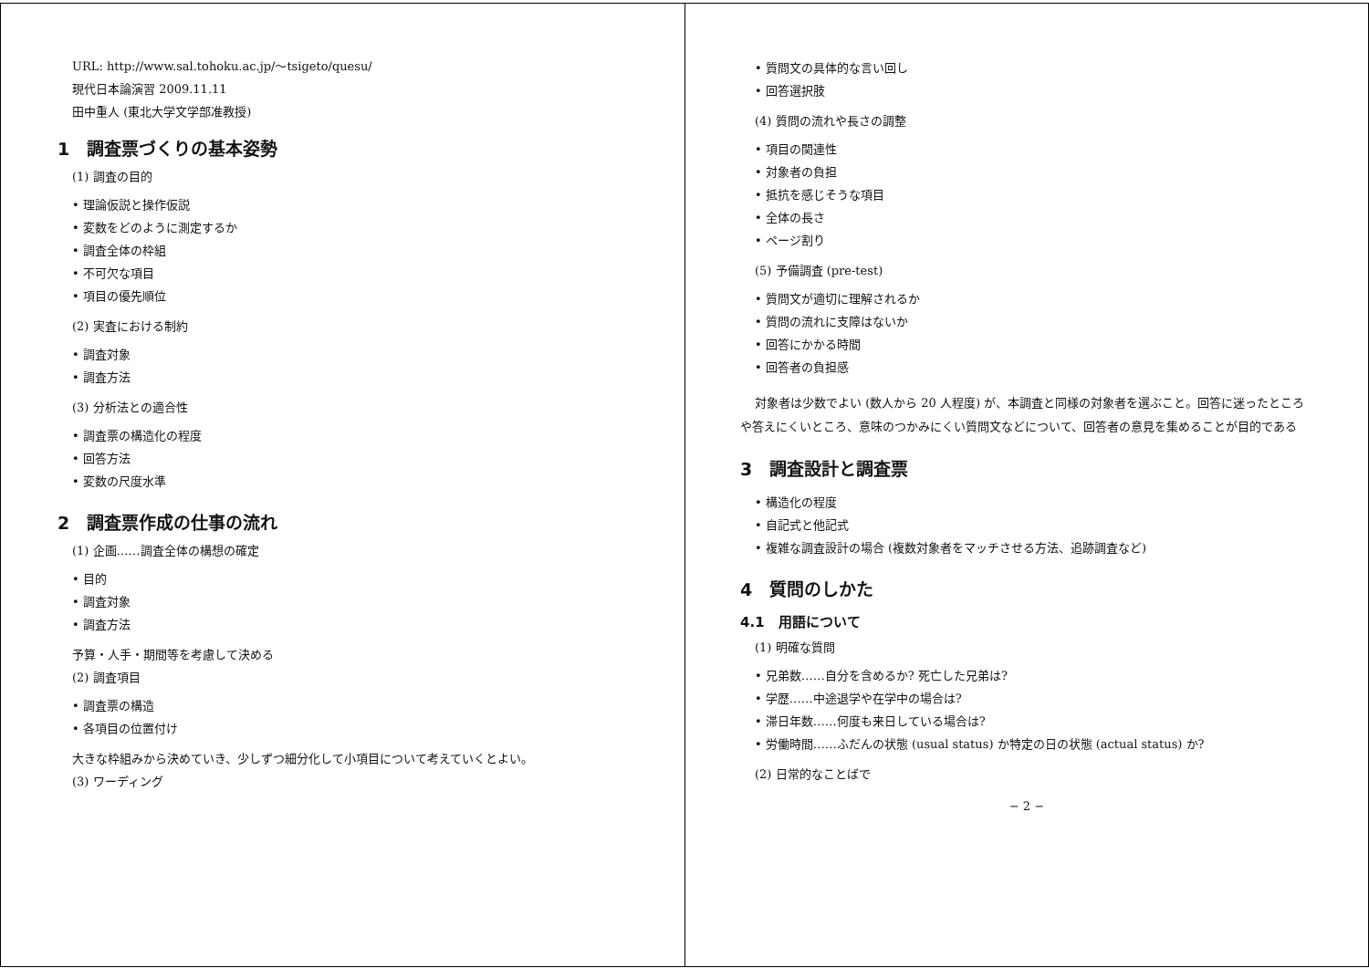URL: http://www.sal.tohoku.ac.jp/～tsigeto/quesu/
現代日本論演習 2009.11.11
田中重人 (東北大学文学部准教授)
1　調査票づくりの基本姿勢
(1) 調査の目的
• 理論仮説と操作仮説
• 変数をどのように測定するか
• 調査全体の枠組
• 不可欠な項目
• 項目の優先順位
(2) 実査における制約
• 調査対象
• 調査方法
(3) 分析法との適合性
• 調査票の構造化の程度
• 回答方法
• 変数の尺度水準
2　調査票作成の仕事の流れ
(1) 企画……調査全体の構想の確定
• 目的
• 調査対象
• 調査方法
予算・人手・期間等を考慮して決める
(2) 調査項目
• 調査票の構造
• 各項目の位置付け
大きな枠組みから決めていき、少しずつ細分化して小項目について考えていくとよい。
(3) ワーディング
• 質問文の具体的な言い回し
• 回答選択肢
(4) 質問の流れや長さの調整
• 項目の関連性
• 対象者の負担
• 抵抗を感じそうな項目
• 全体の長さ
• ページ割り
(5) 予備調査 (pre-test)
• 質問文が適切に理解されるか
• 質問の流れに支障はないか
• 回答にかかる時間
• 回答者の負担感
対象者は少数でよい (数人から 20 人程度) が、本調査と同様の対象者を選ぶこと。回答に迷ったところや答えにくいところ、意味のつかみにくい質問文などについて、回答者の意見を集めることが目的である
3　調査設計と調査票
• 構造化の程度
• 自記式と他記式
• 複雑な調査設計の場合 (複数対象者をマッチさせる方法、追跡調査など)
4　質問のしかた
4.1　用語について
(1) 明確な質問
• 兄弟数……自分を含めるか? 死亡した兄弟は?
• 学歴……中途退学や在学中の場合は?
• 滞日年数……何度も来日している場合は?
• 労働時間……ふだんの状態 (usual status) か特定の日の状態 (actual status) か?
(2) 日常的なことばで
− 2 −